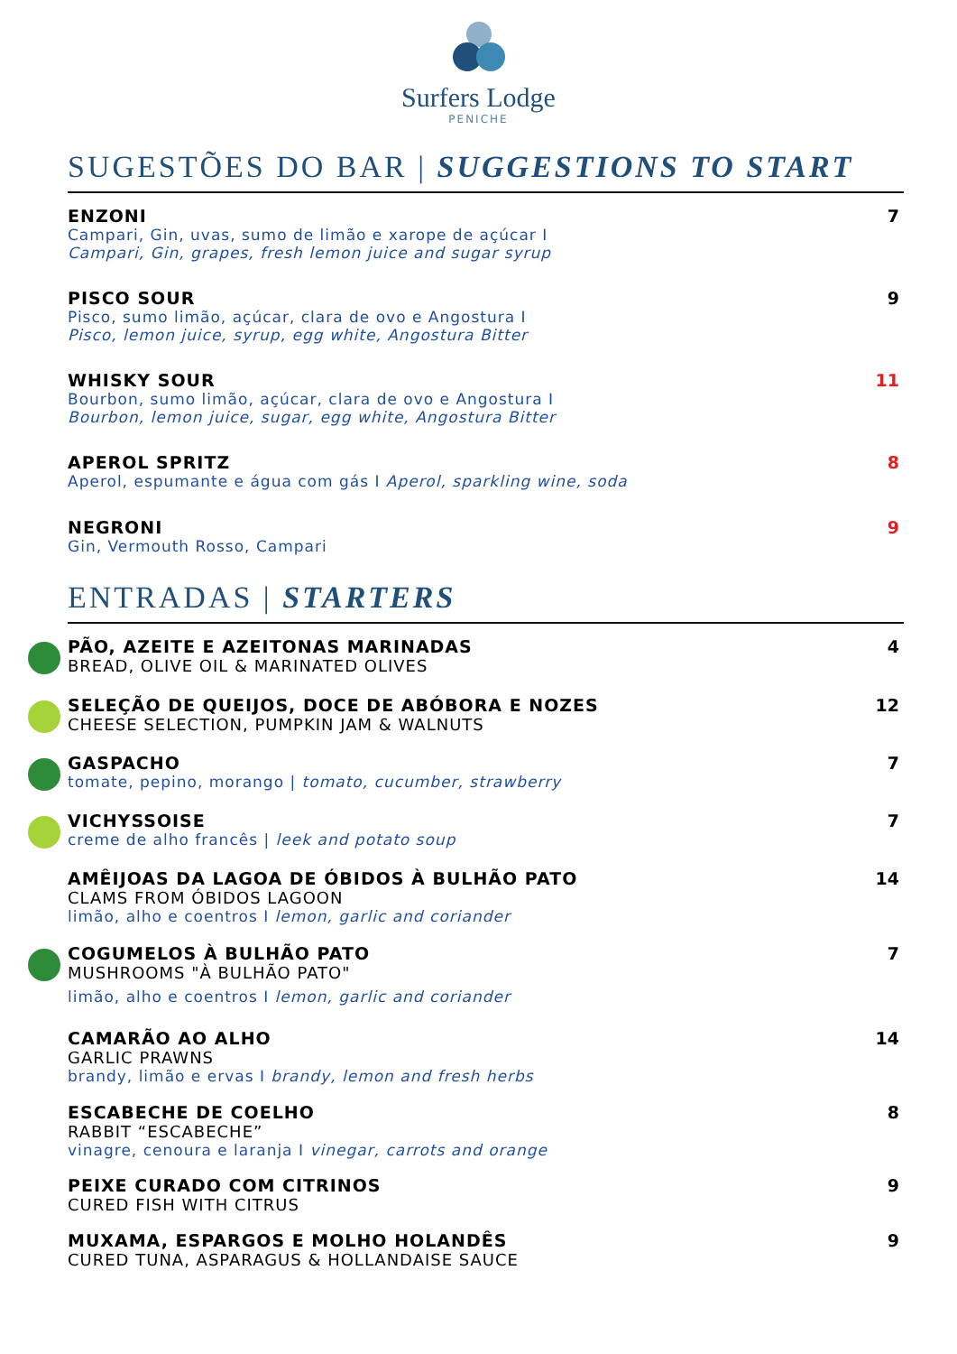Surfers Lodge
PENICHE
SUGESTÕES DO BAR | SUGGESTIONS TO START
ENZONI
Campari, Gin, uvas, sumo de limão e xarope de açúcar I
Campari, Gin, grapes, fresh lemon juice and sugar syrup
7
PISCO SOUR
Pisco, sumo limão, açúcar, clara de ovo e Angostura I
Pisco, lemon juice, syrup, egg white, Angostura Bitter
9
WHISKY SOUR
Bourbon, sumo limão, açúcar, clara de ovo e Angostura I
Bourbon, lemon juice, sugar, egg white, Angostura Bitter
11
APEROL SPRITZ
Aperol, espumante e água com gás I Aperol, sparkling wine, soda
8
NEGRONI
Gin, Vermouth Rosso, Campari
9
ENTRADAS | STARTERS
PÃO, AZEITE E AZEITONAS MARINADAS
BREAD, OLIVE OIL & MARINATED OLIVES
4
SELEÇÃO DE QUEIJOS, DOCE DE ABÓBORA E NOZES
CHEESE SELECTION, PUMPKIN JAM & WALNUTS
12
GASPACHO
tomate, pepino, morango | tomato, cucumber, strawberry
7
VICHYSSOISE
creme de alho francês | leek and potato soup
7
AMÊIJOAS DA LAGOA DE ÓBIDOS À BULHÃO PATO
CLAMS FROM ÓBIDOS LAGOON
limão, alho e coentros I lemon, garlic and coriander
14
COGUMELOS À BULHÃO PATO
MUSHROOMS "À BULHÃO PATO"
limão, alho e coentros I lemon, garlic and coriander
7
CAMARÃO AO ALHO
GARLIC PRAWNS
brandy, limão e ervas I brandy, lemon and fresh herbs
14
ESCABECHE DE COELHO
RABBIT “ESCABECHE”
vinagre, cenoura e laranja I vinegar, carrots and orange
8
PEIXE CURADO COM CITRINOS
CURED FISH WITH CITRUS
9
MUXAMA, ESPARGOS E MOLHO HOLANDÊS
CURED TUNA, ASPARAGUS & HOLLANDAISE SAUCE
9